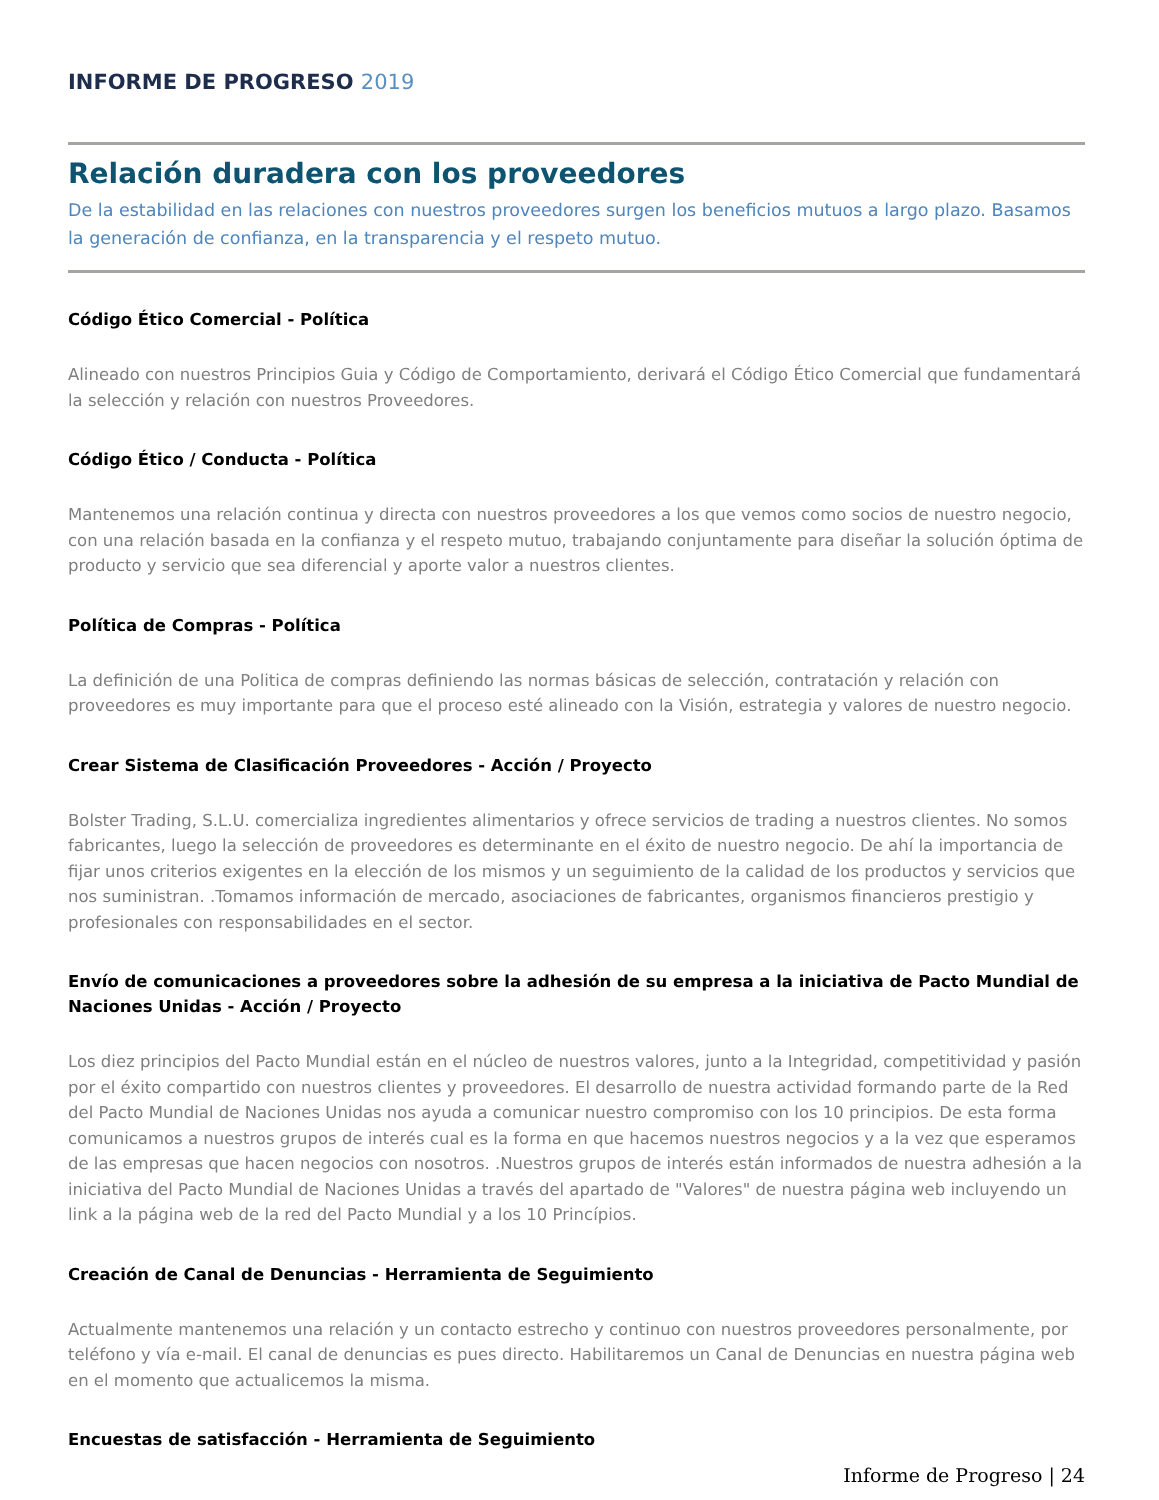INFORME DE PROGRESO 2019
Relación duradera con los proveedores
De la estabilidad en las relaciones con nuestros proveedores surgen los beneficios mutuos a largo plazo. Basamos la generación de confianza, en la transparencia y el respeto mutuo.
Código Ético Comercial - Política
Alineado con nuestros Principios Guia y Código de Comportamiento, derivará el Código Ético Comercial que fundamentará la selección y relación con nuestros Proveedores.
Código Ético / Conducta - Política
Mantenemos una relación continua y directa con nuestros proveedores a los que vemos como socios de nuestro negocio, con una relación basada en la confianza y el respeto mutuo, trabajando conjuntamente para diseñar la solución óptima de producto y servicio que sea diferencial y aporte valor a nuestros clientes.
Política de Compras - Política
La definición de una Politica de compras definiendo las normas básicas de selección, contratación y relación con proveedores es muy importante para que el proceso esté alineado con la Visión, estrategia y valores de nuestro negocio.
Crear Sistema de Clasificación Proveedores - Acción / Proyecto
Bolster Trading, S.L.U. comercializa ingredientes alimentarios y ofrece servicios de trading a nuestros clientes. No somos fabricantes, luego la selección de proveedores es determinante en el éxito de nuestro negocio. De ahí la importancia de fijar unos criterios exigentes en la elección de los mismos y un seguimiento de la calidad de los productos y servicios que nos suministran. .Tomamos información de mercado, asociaciones de fabricantes, organismos financieros prestigio y profesionales con responsabilidades en el sector.
Envío de comunicaciones a proveedores sobre la adhesión de su empresa a la iniciativa de Pacto Mundial de Naciones Unidas - Acción / Proyecto
Los diez principios del Pacto Mundial están en el núcleo de nuestros valores, junto a la Integridad, competitividad y pasión por el éxito compartido con nuestros clientes y proveedores. El desarrollo de nuestra actividad formando parte de la Red del Pacto Mundial de Naciones Unidas nos ayuda a comunicar nuestro compromiso con los 10 principios. De esta forma comunicamos a nuestros grupos de interés cual es la forma en que hacemos nuestros negocios y a la vez que esperamos de las empresas que hacen negocios con nosotros. .Nuestros grupos de interés están informados de nuestra adhesión a la iniciativa del Pacto Mundial de Naciones Unidas a través del apartado de "Valores" de nuestra página web incluyendo un link a la página web de la red del Pacto Mundial y a los 10 Princípios.
Creación de Canal de Denuncias - Herramienta de Seguimiento
Actualmente mantenemos una relación y un contacto estrecho y continuo con nuestros proveedores personalmente, por teléfono y vía e-mail. El canal de denuncias es pues directo. Habilitaremos un Canal de Denuncias en nuestra página web en el momento que actualicemos la misma.
Encuestas de satisfacción - Herramienta de Seguimiento
Informe de Progreso | 24